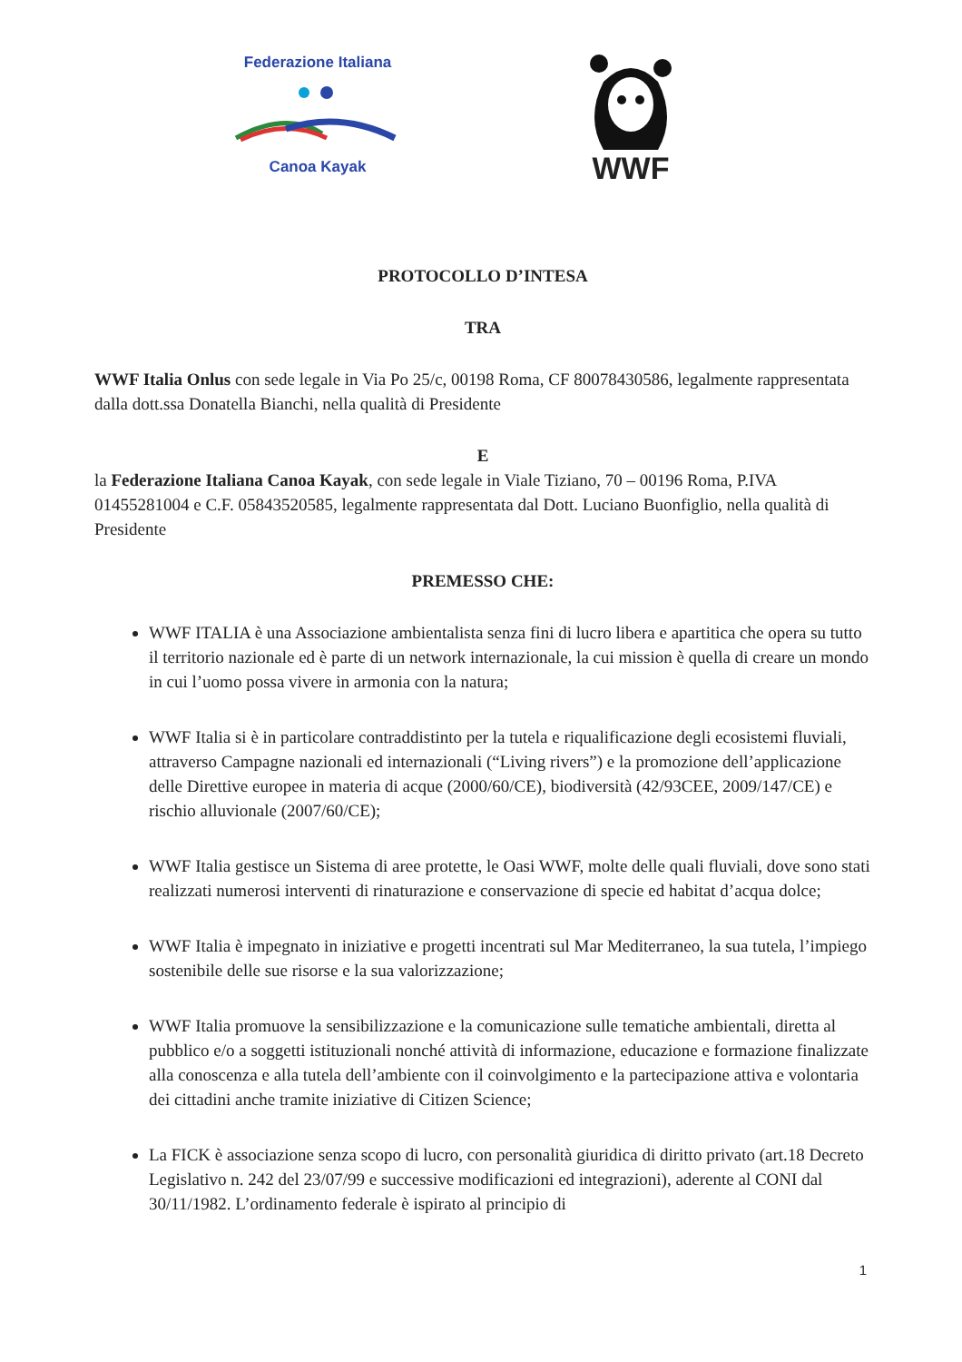Federazione Italiana
Canoa Kayak
WWF
PROTOCOLLO D’INTESA
TRA
WWF Italia Onlus con sede legale in Via Po 25/c, 00198 Roma, CF 80078430586, legalmente rappresentata dalla dott.ssa Donatella Bianchi, nella qualità di Presidente
E
la Federazione Italiana Canoa Kayak, con sede legale in Viale Tiziano, 70 – 00196 Roma, P.IVA 01455281004 e C.F. 05843520585, legalmente rappresentata dal Dott. Luciano Buonfiglio, nella qualità di Presidente
PREMESSO CHE:
WWF ITALIA è una Associazione ambientalista senza fini di lucro libera e apartitica che opera su tutto il territorio nazionale ed è parte di un network internazionale, la cui mission è quella di creare un mondo in cui l’uomo possa vivere in armonia con la natura;
WWF Italia si è in particolare contraddistinto per la tutela e riqualificazione degli ecosistemi fluviali, attraverso Campagne nazionali ed internazionali (“Living rivers”) e la promozione dell’applicazione delle Direttive europee in materia di acque (2000/60/CE), biodiversità (42/93CEE, 2009/147/CE) e rischio alluvionale (2007/60/CE);
WWF Italia gestisce un Sistema di aree protette, le Oasi WWF, molte delle quali fluviali, dove sono stati realizzati numerosi interventi di rinaturazione e conservazione di specie ed habitat d’acqua dolce;
WWF Italia è impegnato in iniziative e progetti incentrati sul Mar Mediterraneo, la sua tutela, l’impiego sostenibile delle sue risorse e la sua valorizzazione;
WWF Italia promuove la sensibilizzazione e la comunicazione sulle tematiche ambientali, diretta al pubblico e/o a soggetti istituzionali nonché attività di informazione, educazione e formazione finalizzate alla conoscenza e alla tutela dell’ambiente con il coinvolgimento e la partecipazione attiva e volontaria dei cittadini anche tramite iniziative di Citizen Science;
La FICK è associazione senza scopo di lucro, con personalità giuridica di diritto privato (art.18 Decreto Legislativo n. 242 del 23/07/99 e successive modificazioni ed integrazioni), aderente al CONI dal 30/11/1982. L’ordinamento federale è ispirato al principio di
1